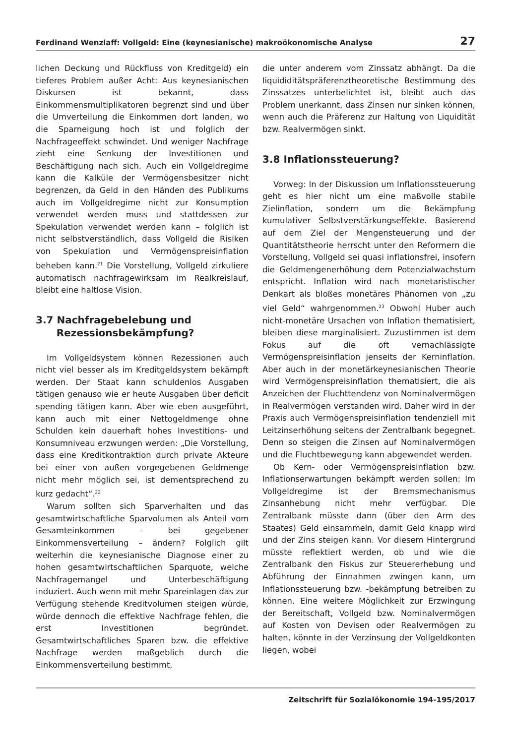Ferdinand Wenzlaff: Vollgeld: Eine (keynesianische) makroökonomische Analyse 27
lichen Deckung und Rückfluss von Kreditgeld) ein tieferes Problem außer Acht: Aus keynesianischen Diskursen ist bekannt, dass Einkommensmultiplikatoren begrenzt sind und über die Umverteilung die Einkommen dort landen, wo die Sparneigung hoch ist und folglich der Nachfrageeffekt schwindet. Und weniger Nachfrage zieht eine Senkung der Investitionen und Beschäftigung nach sich. Auch ein Vollgeldregime kann die Kalküle der Vermögensbesitzer nicht begrenzen, da Geld in den Händen des Publikums auch im Vollgeldregime nicht zur Konsumption verwendet werden muss und stattdessen zur Spekulation verwendet werden kann – folglich ist nicht selbstverständlich, dass Vollgeld die Risiken von Spekulation und Vermögenspreisinflation beheben kann.<sup>21</sup> Die Vorstellung, Vollgeld zirkuliere automatisch nachfragewirksam im Realkreislauf, bleibt eine haltlose Vision.
3.7 Nachfragebelebung und
Rezessionsbekämpfung?
Im Vollgeldsystem können Rezessionen auch nicht viel besser als im Kreditgeldsystem bekämpft werden. Der Staat kann schuldenlos Ausgaben tätigen genauso wie er heute Ausgaben über deficit spending tätigen kann. Aber wie eben ausgeführt, kann auch mit einer Nettogeldmenge ohne Schulden kein dauerhaft hohes Investitions- und Konsumniveau erzwungen werden: „Die Vorstellung, dass eine Kreditkontraktion durch private Akteure bei einer von außen vorgegebenen Geldmenge nicht mehr möglich sei, ist dementsprechend zu kurz gedacht“.<sup>22</sup>
Warum sollten sich Sparverhalten und das gesamtwirtschaftliche Sparvolumen als Anteil vom Gesamteinkommen – bei gegebener Einkommensverteilung – ändern? Folglich gilt weiterhin die keynesianische Diagnose einer zu hohen gesamtwirtschaftlichen Sparquote, welche Nachfragemangel und Unterbeschäftigung induziert. Auch wenn mit mehr Spareinlagen das zur Verfügung stehende Kreditvolumen steigen würde, würde dennoch die effektive Nachfrage fehlen, die erst Investitionen begründet. Gesamtwirtschaftliches Sparen bzw. die effektive Nachfrage werden maßgeblich durch die Einkommensverteilung bestimmt,
die unter anderem vom Zinssatz abhängt. Da die liquididitätspräferenztheoretische Bestimmung des Zinssatzes unterbelichtet ist, bleibt auch das Problem unerkannt, dass Zinsen nur sinken können, wenn auch die Präferenz zur Haltung von Liquidität bzw. Realvermögen sinkt.
3.8 Inflationssteuerung?
Vorweg: In der Diskussion um Inflationssteuerung geht es hier nicht um eine maßvolle stabile Zielinflation, sondern um die Bekämpfung kumulativer Selbstverstärkungseffekte. Basierend auf dem Ziel der Mengensteuerung und der Quantitätstheorie herrscht unter den Reformern die Vorstellung, Vollgeld sei quasi inflationsfrei, insofern die Geldmengenerhöhung dem Potenzialwachstum entspricht. Inflation wird nach monetaristischer Denkart als bloßes monetäres Phänomen von „zu viel Geld“ wahrgenommen.<sup>23</sup> Obwohl Huber auch nicht-monetäre Ursachen von Inflation thematisiert, bleiben diese marginalisiert. Zuzustimmen ist dem Fokus auf die oft vernachlässigte Vermögenspreisinflation jenseits der Kerninflation. Aber auch in der monetärkeynesianischen Theorie wird Vermögenspreisinflation thematisiert, die als Anzeichen der Fluchttendenz von Nominalvermögen in Realvermögen verstanden wird. Daher wird in der Praxis auch Vermögenspreisinflation tendenziell mit Leitzinserhöhung seitens der Zentralbank begegnet. Denn so steigen die Zinsen auf Nominalvermögen und die Fluchtbewegung kann abgewendet werden.
Ob Kern- oder Vermögenspreisinflation bzw. Inflationserwartungen bekämpft werden sollen: Im Vollgeldregime ist der Bremsmechanismus Zinsanhebung nicht mehr verfügbar. Die Zentralbank müsste dann (über den Arm des Staates) Geld einsammeln, damit Geld knapp wird und der Zins steigen kann. Vor diesem Hintergrund müsste reflektiert werden, ob und wie die Zentralbank den Fiskus zur Steuererhebung und Abführung der Einnahmen zwingen kann, um Inflationssteuerung bzw. -bekämpfung betreiben zu können. Eine weitere Möglichkeit zur Erzwingung der Bereitschaft, Vollgeld bzw. Nominalvermögen auf Kosten von Devisen oder Realvermögen zu halten, könnte in der Verzinsung der Vollgeldkonten liegen, wobei
Zeitschrift für Sozialökonomie 194-195/2017